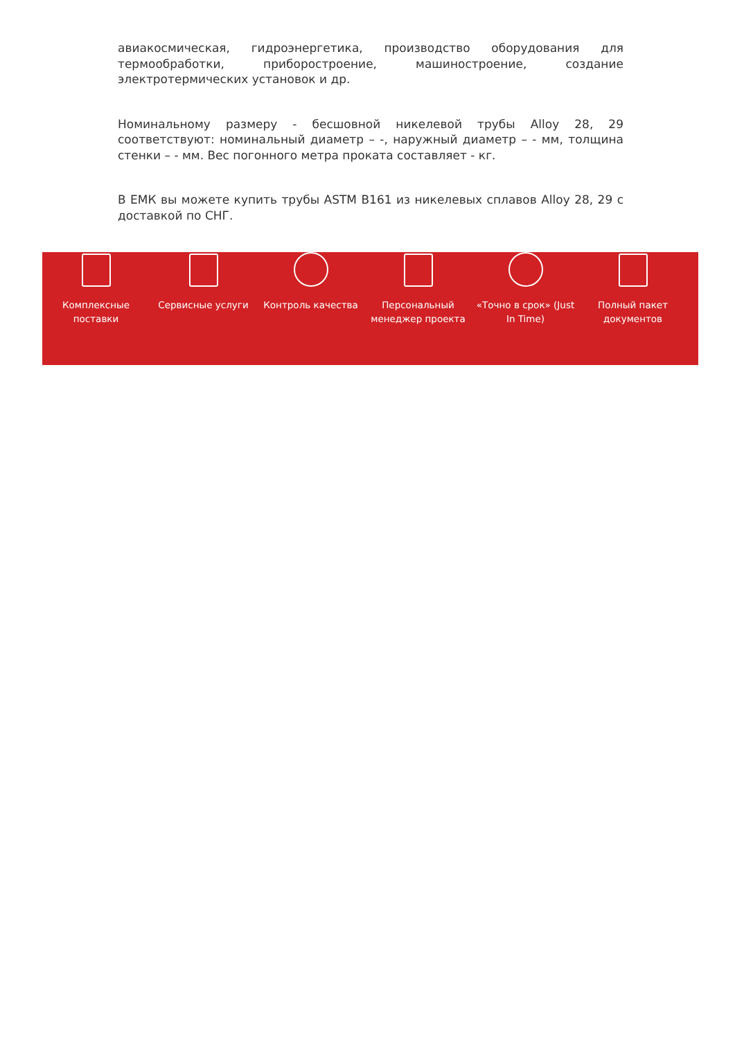авиакосмическая, гидроэнергетика, производство оборудования для термообработки, приборостроение, машиностроение, создание электротермических установок и др.
Номинальному размеру - бесшовной никелевой трубы Alloy 28, 29 соответствуют: номинальный диаметр – -, наружный диаметр – - мм, толщина стенки – - мм. Вес погонного метра проката составляет - кг.
В ЕМК вы можете купить трубы ASTM B161 из никелевых сплавов Alloy 28, 29 с доставкой по СНГ.
Комплексные поставки
Сервисные услуги Контроль качества Персональный менеджер проекта
«Точно в срок» (Just In Time)
Полный пакет документов